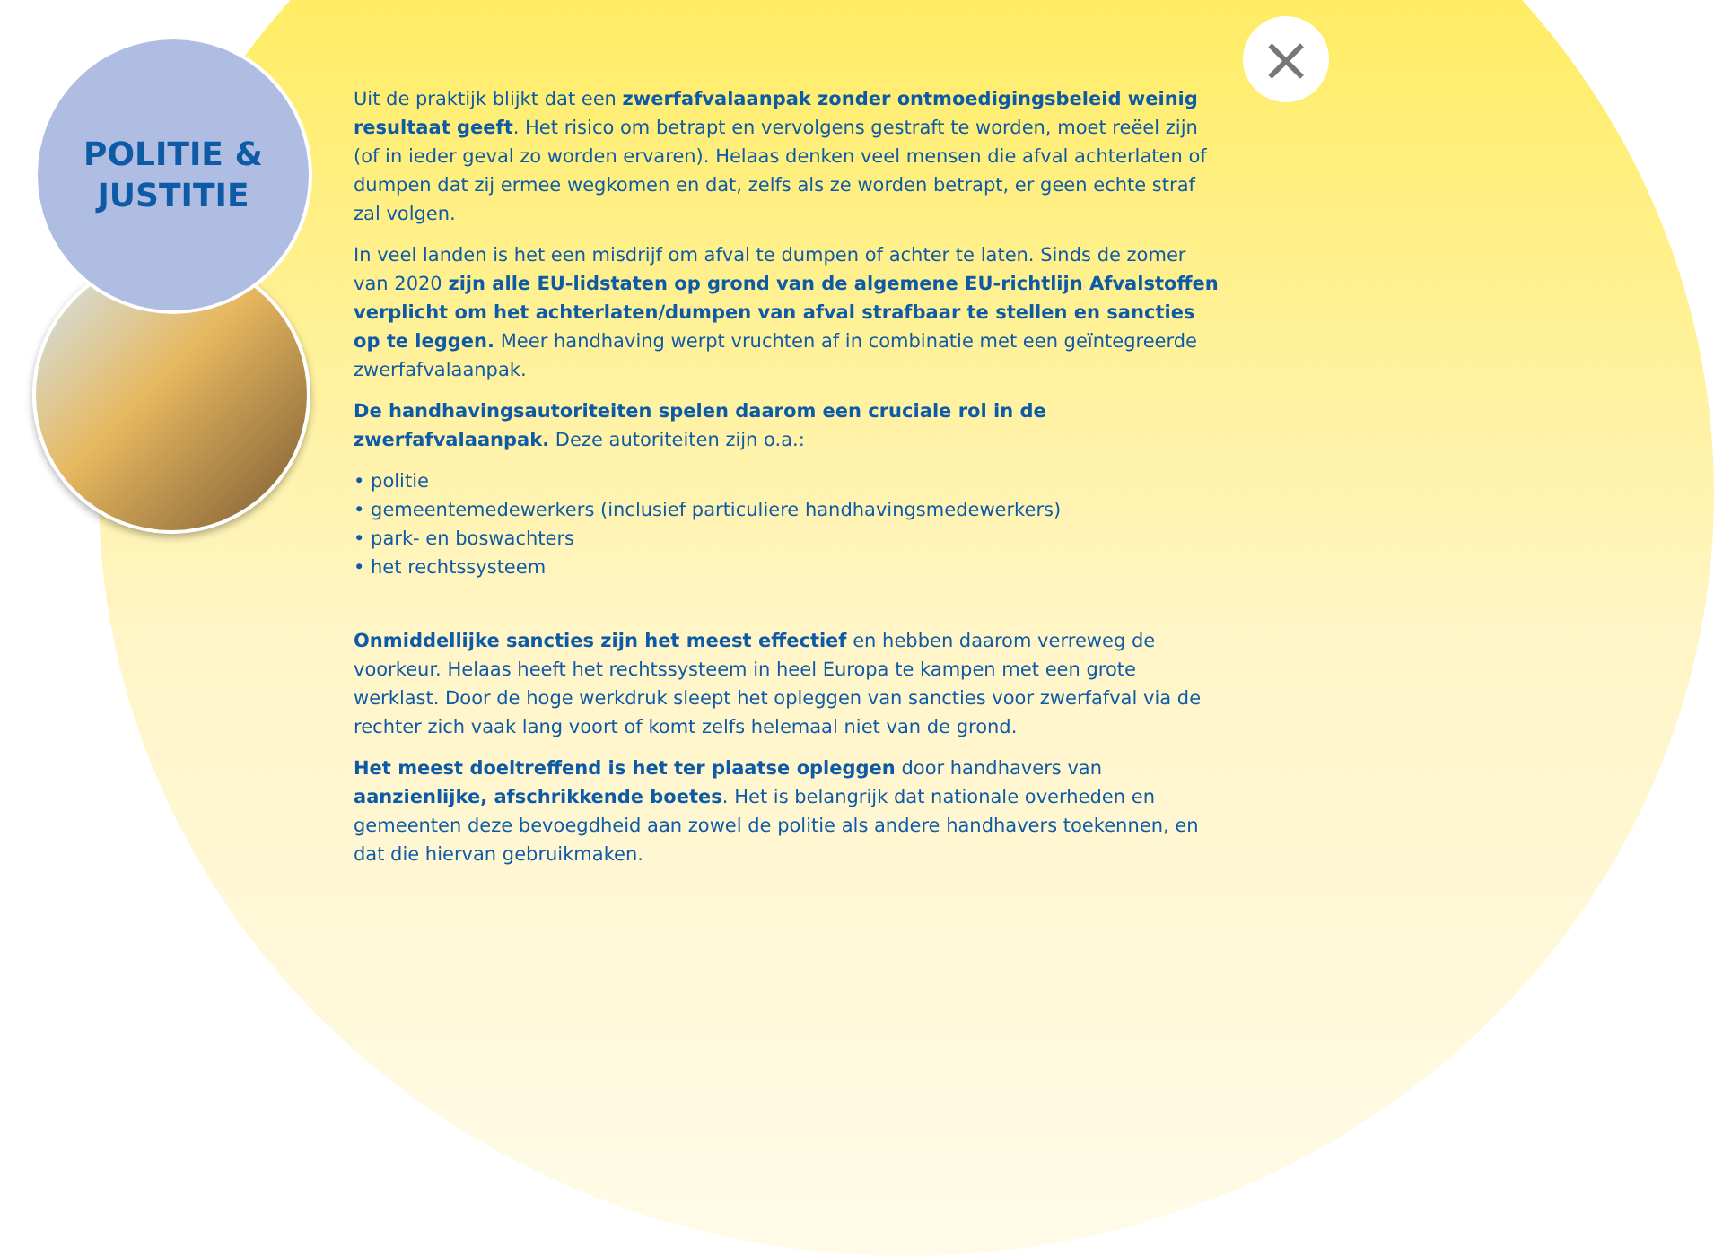POLITIE &
JUSTITIE
×
Uit de praktijk blijkt dat een zwerfafvalaanpak zonder ontmoedigingsbeleid weinig resultaat geeft. Het risico om betrapt en vervolgens gestraft te worden, moet reëel zijn (of in ieder geval zo worden ervaren). Helaas denken veel mensen die afval achterlaten of dumpen dat zij ermee wegkomen en dat, zelfs als ze worden betrapt, er geen echte straf zal volgen.
In veel landen is het een misdrijf om afval te dumpen of achter te laten. Sinds de zomer van 2020 zijn alle EU-lidstaten op grond van de algemene EU-richtlijn Afvalstoffen verplicht om het achterlaten/dumpen van afval strafbaar te stellen en sancties op te leggen. Meer handhaving werpt vruchten af in combinatie met een geïntegreerde zwerfafvalaanpak.
De handhavingsautoriteiten spelen daarom een cruciale rol in de zwerfafvalaanpak. Deze autoriteiten zijn o.a.:
• politie
• gemeentemedewerkers (inclusief particuliere handhavingsmedewerkers)
• park- en boswachters
• het rechtssysteem
Onmiddellijke sancties zijn het meest effectief en hebben daarom verreweg de voorkeur. Helaas heeft het rechtssysteem in heel Europa te kampen met een grote werklast. Door de hoge werkdruk sleept het opleggen van sancties voor zwerfafval via de rechter zich vaak lang voort of komt zelfs helemaal niet van de grond.
Het meest doeltreffend is het ter plaatse opleggen door handhavers van aanzienlijke, afschrikkende boetes. Het is belangrijk dat nationale overheden en gemeenten deze bevoegdheid aan zowel de politie als andere handhavers toekennen, en dat die hiervan gebruikmaken.